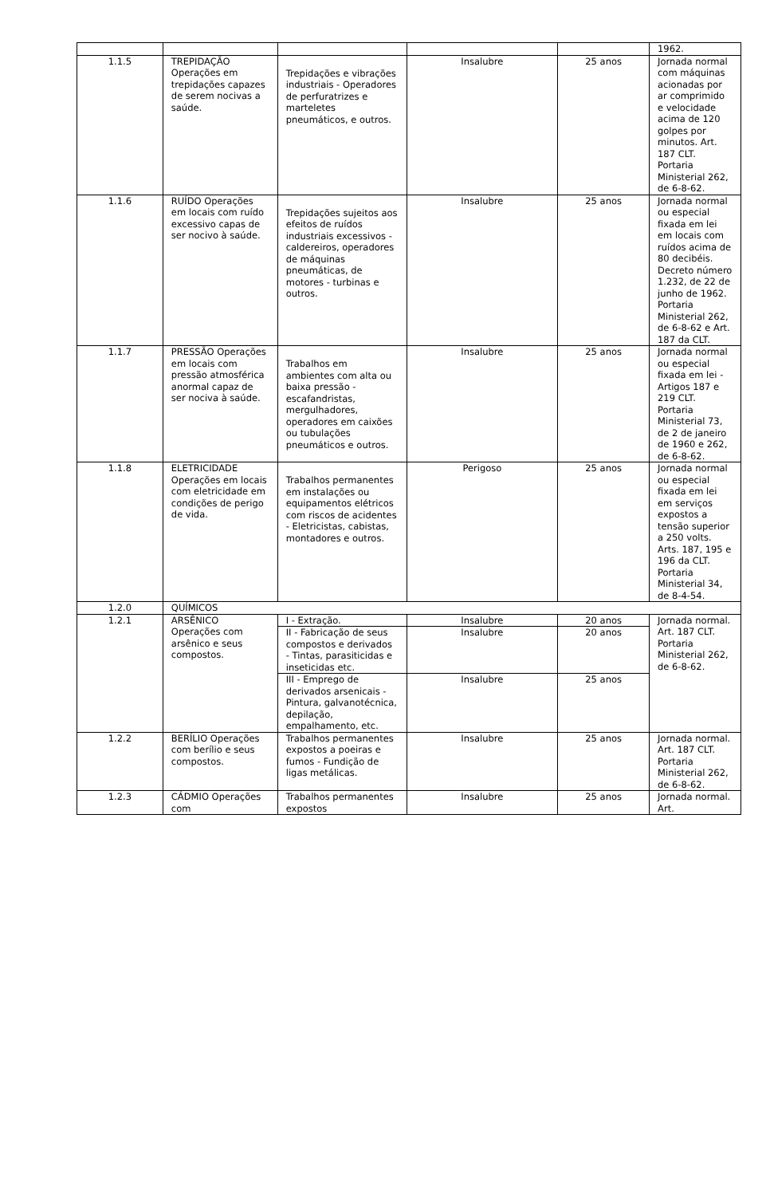| | | | | | 1962. |
| 1.1.5 | TREPIDAÇÃO Operações em trepidações capazes de serem nocivas a saúde. | Trepidações e vibrações industriais - Operadores de perfuratrizes e marteletes pneumáticos, e outros. | Insalubre | 25 anos | Jornada normal com máquinas acionadas por ar comprimido e velocidade acima de 120 golpes por minutos. Art. 187 CLT. Portaria Ministerial 262, de 6-8-62. |
| 1.1.6 | RUÍDO Operações em locais com ruído excessivo capas de ser nocivo à saúde. | Trepidações sujeitos aos efeitos de ruídos industriais excessivos - caldereiros, operadores de máquinas pneumáticas, de motores - turbinas e outros. | Insalubre | 25 anos | Jornada normal ou especial fixada em lei em locais com ruídos acima de 80 decibéis. Decreto número 1.232, de 22 de junho de 1962. Portaria Ministerial 262, de 6-8-62 e Art. 187 da CLT. |
| 1.1.7 | PRESSÃO Operações em locais com pressão atmosférica anormal capaz de ser nociva à saúde. | Trabalhos em ambientes com alta ou baixa pressão - escafandristas, mergulhadores, operadores em caixões ou tubulações pneumáticos e outros. | Insalubre | 25 anos | Jornada normal ou especial fixada em lei - Artigos 187 e 219 CLT. Portaria Ministerial 73, de 2 de janeiro de 1960 e 262, de 6-8-62. |
| 1.1.8 | ELETRICIDADE Operações em locais com eletricidade em condições de perigo de vida. | Trabalhos permanentes em instalações ou equipamentos elétricos com riscos de acidentes - Eletricistas, cabistas, montadores e outros. | Perigoso | 25 anos | Jornada normal ou especial fixada em lei em serviços expostos a tensão superior a 250 volts. Arts. 187, 195 e 196 da CLT. Portaria Ministerial 34, de 8-4-54. |
| 1.2.0 | QUÍMICOS | | | | |
| 1.2.1 | ARSÊNICO Operações com arsênico e seus compostos. | I - Extração. | Insalubre | 20 anos | Jornada normal. Art. 187 CLT. Portaria Ministerial 262, de 6-8-62. |
| | | II - Fabricação de seus compostos e derivados - Tintas, parasiticidas e inseticidas etc. | Insalubre | 20 anos | |
| | | III - Emprego de derivados arsenicais - Pintura, galvanotécnica, depilação, empalhamento, etc. | Insalubre | 25 anos | |
| 1.2.2 | BERÍLIO Operações com berílio e seus compostos. | Trabalhos permanentes expostos a poeiras e fumos - Fundição de ligas metálicas. | Insalubre | 25 anos | Jornada normal. Art. 187 CLT. Portaria Ministerial 262, de 6-8-62. |
| 1.2.3 | CÁDMIO Operações com | Trabalhos permanentes expostos | Insalubre | 25 anos | Jornada normal. Art. |